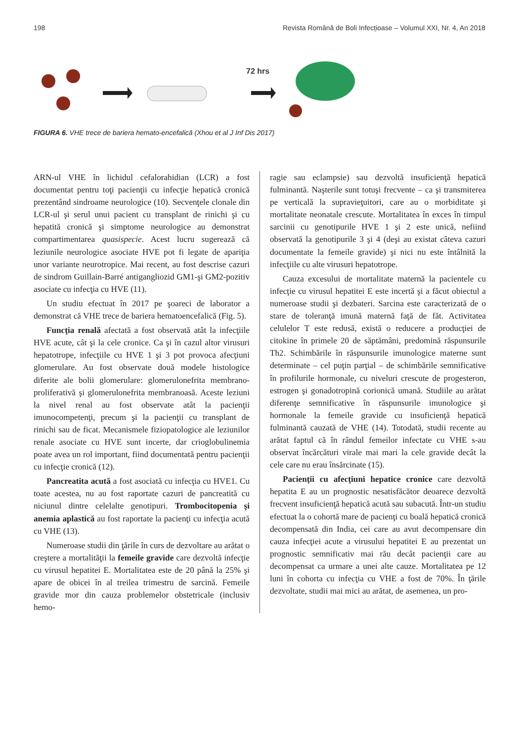198 Revista Română de Boli Infecțioase – Volumul XXI, Nr. 4, An 2018
72 hrs
FIGURA 6. VHE trece de bariera hemato-encefalică (Xhou et al J Inf Dis 2017)
ARN-ul VHE în lichidul cefalorahidian (LCR) a fost documentat pentru toţi pacienţii cu infecţie hepatică cronică prezentând sindroame neurologice (10). Secvenţele clonale din LCR-ul şi serul unui pacient cu transplant de rinichi şi cu hepatită cronică şi simptome neurologice au demonstrat compartimentarea quasispecie. Acest lucru sugerează că leziunile neurologice asociate HVE pot fi legate de apariţia unor variante neurotropice. Mai recent, au fost descrise cazuri de sindrom Guillain-Barré antigangliozid GM1-şi GM2-pozitiv asociate cu infecţia cu HVE (11).
Un studiu efectuat în 2017 pe şoareci de laborator a demonstrat că VHE trece de bariera hematoencefalică (Fig. 5).
Funcţia renală afectată a fost observată atât la infecţiile HVE acute, cât şi la cele cronice. Ca şi în cazul altor virusuri hepatotrope, infecţiile cu HVE 1 şi 3 pot provoca afecţiuni glomerulare. Au fost observate două modele histologice diferite ale bolii glomerulare: glomerulonefrita membrano-proliferativă şi glomerulonefrita membranoasă. Aceste leziuni la nivel renal au fost observate atât la pacienţii imunocompetenţi, precum şi la pacienţii cu transplant de rinichi sau de ficat. Mecanismele fiziopatologice ale leziunilor renale asociate cu HVE sunt incerte, dar crioglobulinemia poate avea un rol important, fiind documentată pentru pacienţii cu infecţie cronică (12).
Pancreatita acută a fost asociată cu infecţia cu HVE1. Cu toate acestea, nu au fost raportate cazuri de pancreatită cu niciunul dintre celelalte genotipuri. Trombocitopenia şi anemia aplastică au fost raportate la pacienţi cu infecţia acută cu VHE (13).
Numeroase studii din ţările în curs de dezvoltare au arătat o creştere a mortalităţii la femeile gravide care dezvoltă infecţie cu virusul hepatitei E. Mortalitatea este de 20 până la 25% şi apare de obicei în al treilea trimestru de sarcină. Femeile gravide mor din cauza problemelor obstetricale (inclusiv hemo-
ragie sau eclampsie) sau dezvoltă insuficienţă hepatică fulminantă. Naşterile sunt totuşi frecvente – ca şi transmiterea pe verticală la supravieţuitori, care au o morbiditate şi mortalitate neonatale crescute. Mortalitatea în exces în timpul sarcinii cu genotipurile HVE 1 şi 2 este unică, nefiind observată la genotipurile 3 şi 4 (deşi au existat câteva cazuri documentate la femeile gravide) şi nici nu este întâlnită la infecţiile cu alte virusuri hepatotrope.
Cauza excesului de mortalitate maternă la pacientele cu infecţie cu virusul hepatitei E este incertă şi a făcut obiectul a numeroase studii şi dezbateri. Sarcina este caracterizată de o stare de toleranţă imună maternă faţă de făt. Activitatea celulelor T este redusă, există o reducere a producţiei de citokine în primele 20 de săptămâni, predomină răspunsurile Th2. Schimbările în răspunsurile imunologice materne sunt determinate – cel puţin parţial – de schimbările semnificative în profilurile hormonale, cu niveluri crescute de progesteron, estrogen şi gonadotropină corionică umană. Studiile au arătat diferenţe semnificative în răspunsurile imunologice şi hormonale la femeile gravide cu insuficienţă hepatică fulminantă cauzată de VHE (14). Totodată, studii recente au arătat faptul că în rândul femeilor infectate cu VHE s-au observat încărcături virale mai mari la cele gravide decât la cele care nu erau însărcinate (15).
Pacienţii cu afecţiuni hepatice cronice care dezvoltă hepatita E au un prognostic nesatisfăcător deoarece dezvoltă frecvent insuficienţă hepatică acută sau subacută. Într-un studiu efectuat la o cohortă mare de pacienţi cu boală hepatică cronică decompensată din India, cei care au avut decompensare din cauza infecţiei acute a virusului hepatitei E au prezentat un prognostic semnificativ mai rău decât pacienţii care au decompensat ca urmare a unei alte cauze. Mortalitatea pe 12 luni în cohorta cu infecţia cu VHE a fost de 70%. În ţările dezvoltate, studii mai mici au arătat, de asemenea, un pro-